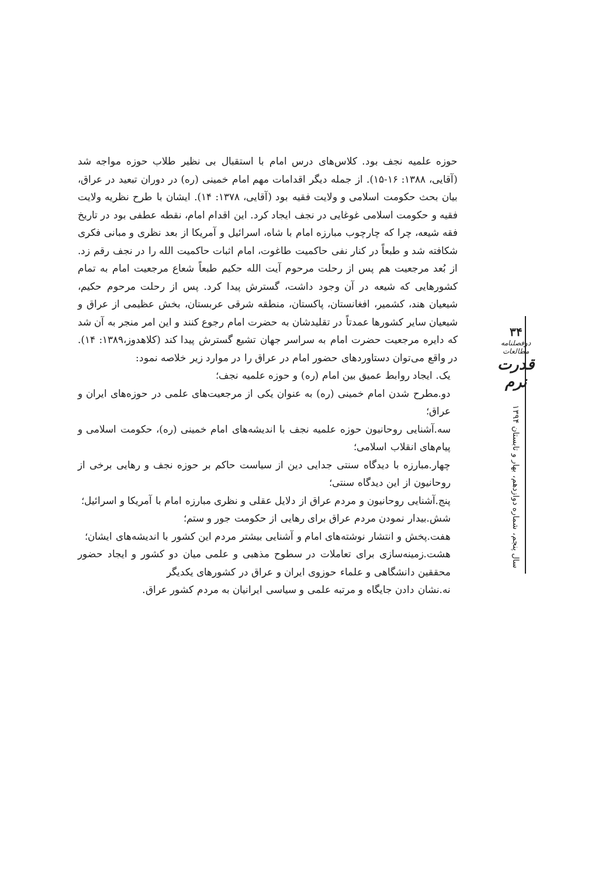حوزه علمیه نجف بود. کلاس‌های درس امام با استقبال بی نظیر طلاب حوزه مواجه شد (آقایی، ۱۳۸۸: ۱۶-۱۵). از جمله دیگر اقدامات مهم امام خمینی (ره) در دوران تبعید در عراق، بیان بحث حکومت اسلامی و ولایت فقیه بود (آقایی، ۱۳۷۸: ۱۴). ایشان با طرح نظریه ولایت فقیه و حکومت اسلامی غوغایی در نجف ایجاد کرد. این اقدام امام، نقطه عطفی بود در تاریخ فقه شیعه، چرا که چارچوب مبارزه امام با شاه، اسرائیل و آمریکا از بعد نظری و مبانی فکری شکافته شد و طبعاً در کنار نفی حاکمیت طاغوت، امام اثبات حاکمیت الله را در نجف رقم زد. از بُعد مرجعیت هم پس از رحلت مرحوم آیت الله حکیم طبعاً شعاع مرجعیت امام به تمام کشورهایی که شیعه در آن وجود داشت، گسترش پیدا کرد. پس از رحلت مرحوم حکیم، شیعیان هند، کشمیر، افغانستان، پاکستان، منطقه شرقی عربستان، بخش عظیمی از عراق و شیعیان سایر کشورها عمدتاً در تقلیدشان به حضرت امام رجوع کنند و این امر منجر به آن شد که دایره مرجعیت حضرت امام به سراسر جهان تشیع گسترش پیدا کند (کلاهدوز،۱۳۸۹: ۱۴). در واقع می‌توان دستاوردهای حضور امام در عراق را در موارد زیر خلاصه نمود:
یک. ایجاد روابط عمیق بین امام (ره) و حوزه علمیه نجف؛
دو.مطرح شدن امام خمینی (ره) به عنوان یکی از مرجعیت‌های علمی در حوزه‌های ایران و عراق؛
سه.آشنایی روحانیون حوزه علمیه نجف با اندیشه‌های امام خمینی (ره)، حکومت اسلامی و پیام‌های انقلاب اسلامی؛
چهار.مبارزه با دیدگاه سنتی جدایی دین از سیاست حاکم بر حوزه نجف و رهایی برخی از روحانیون از این دیدگاه سنتی؛
پنج.آشنایی روحانیون و مردم عراق از دلایل عقلی و نظری مبارزه امام با آمریکا و اسرائیل؛
شش.بیدار نمودن مردم عراق برای رهایی از حکومت جور و ستم؛
هفت.پخش و انتشار نوشته‌های امام و آشنایی بیشتر مردم این کشور با اندیشه‌های ایشان؛
هشت.زمینه‌سازی برای تعاملات در سطوح مذهبی و علمی میان دو کشور و ایجاد حضور محققین دانشگاهی و علماء حوزوی ایران و عراق در کشورهای یکدیگر
نه.نشان دادن جایگاه و مرتبه علمی و سیاسی ایرانیان به مردم کشور عراق.
۳۴
دوفصلنامه مطالعات
قدرت نرم
سال پنجم، شماره دوازدهم، بهار و تابستان ۱۳۹۴